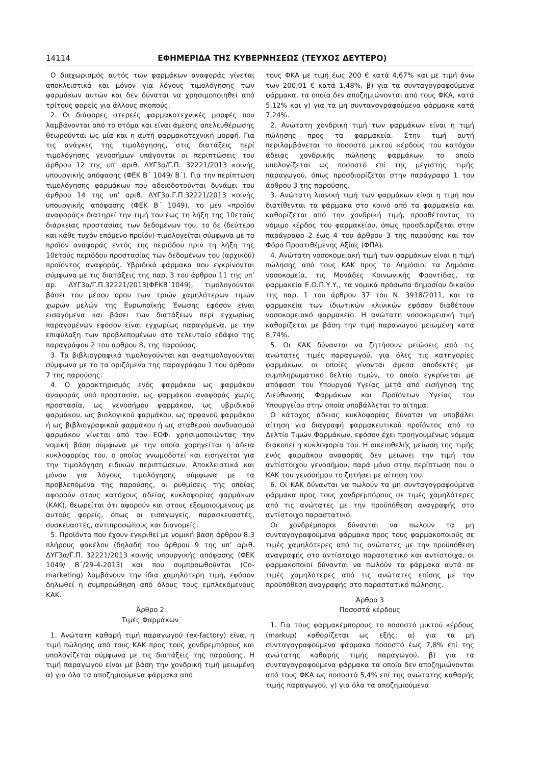14114 ΕΦΗΜΕΡΙΔΑ ΤΗΣ ΚΥΒΕΡΝΗΣΕΩΣ (ΤΕΥΧΟΣ ΔΕΥΤΕΡΟ)
Ο διαχωρισμός αυτός των φαρμάκων αναφοράς γίνεται αποκλειστικά και μόνον για λόγους τιμολόγησης των φαρμάκων αυτών και δεν δύναται να χρησιμοποιηθεί από τρίτους φορείς για άλλους σκοπούς.
2. Οι διάφορες στερεές φαρμακοτεχνικές μορφές που λαμβάνονται από το στόμα και είναι άμεσης απελευθέρωσης θεωρούνται ως μία και η αυτή φαρμακοτεχνική μορφή. Για τις ανάγκες της τιμολόγησης, στις διατάξεις περί τιμολόγησης γενοσήμων υπάγονται οι περιπτώσεις του άρθρου 12 της υπ’ αριθ. ΔΥΓ3α/Γ.Π. 32221/2013 κοινής υπουργικής απόφασης (ΦΕΚ Β΄ 1049/ Β΄). Για την περίπτωση τιμολόγησης φαρμάκων που αδειοδοτούνται δυνάμει του άρθρου 14 της υπ’ αριθ. ΔΥΓ3α.Γ.Π.32221/2013 κοινής υπουργικής απόφασης (ΦΕΚ Β΄ 1049), το μεν «προϊόν αναφοράς» διατηρεί την τιμή του έως τη λήξη της 10ετούς διάρκειας προστασίας των δεδομένων του, το δε (δεύτερο και κάθε τυχόν επόμενο προϊόν) τιμολογείται σύμφωνα με το προϊόν αναφοράς εντός της περιόδου πριν τη λήξη της 10ετούς περιόδου προστασίας των δεδομένων του (αρχικού) προϊόντος αναφοράς. Υβριδικά φάρμακα που εγκρίνονται σύμφωνα με τις διατάξεις της παρ. 3 του άρθρου 11 της υπ’ αρ. ΔΥΓ3α/Γ.Π.32221/2013(ΦΕΚΒ΄1049), τιμολογούνται βάσει του μέσου όρου των τριών χαμηλότερων τιμών χωρών μελών της Ευρωπαϊκής Ένωσης εφόσον είναι εισαγόμενα και βάσει των διατάξεων περί εγχωρίως παραγομένων εφόσον είναι εγχωρίως παραγόμενα, με την επιφύλαξη των προβλεπομένων στο τελευταίο εδάφιο της παραγράφου 2 του άρθρου 8, της παρούσας.
3. Τα βιβλιογραφικά τιμολογούνται και ανατιμολογούνται σύμφωνα με το τα οριζόμενα της παραγράφου 1 του άρθρου 7 της παρούσης.
4. Ο χαρακτηρισμός ενός φαρμάκου ως φαρμάκου αναφοράς υπό προστασία, ως φαρμάκου αναφοράς χωρίς προστασία, ως γενοσήμου φαρμάκου, ως υβριδικού φαρμάκου, ως βιολογικού φαρμάκου, ως ορφανού φαρμάκου ή ως βιβλιογραφικού φαρμάκου ή ως σταθερού συνδυασμού φαρμάκου γίνεται από τον ΕΟΦ, χρησιμοποιώντας την νομική βάση σύμφωνα με την οποία χορηγείται η άδεια κυκλοφορίας του, ο οποίος γνωμοδοτεί και εισηγείται για την τιμολόγηση ειδικών περιπτώσεων. Αποκλειστικά και μόνον για λόγους τιμολόγησης σύμφωνα με τα προβλεπόμενα της παρούσης, οι ρυθμίσεις της οποίας αφορούν στους κατόχους αδείας κυκλοφορίας φαρμάκων (ΚΑΚ), θεωρείται ότι αφορούν και στους εξομοιούμενους με αυτούς φορείς, όπως οι εισαγωγείς, παρασκευαστές, συσκευαστές, αντιπροσώπους και διανομείς.
5. Προϊόντα που έχουν εγκριθεί με νομική βάση άρθρου 8.3 πλήρους φακέλου (δηλαδή του άρθρου 9 της υπ’ αριθ. ΔΥΓ3α/Γ.Π. 32221/2013 κοινής υπουργικής απόφασης (ΦΕΚ 1049/ Β΄/29-4-2013) και που συμπροωθούνται (Co-marketing) λαμβάνουν την ίδια χαμηλότερη τιμή, εφόσον δηλωθεί η συμπροώθηση από όλους τους εμπλεκόμενους ΚΑΚ.
Άρθρο 2
Τιμές Φαρμάκων
1. Ανώτατη καθαρή τιμή παραγωγού (ex-factory) είναι η τιμή πώλησης από τους ΚΑΚ προς τους χονδρεμπόρους και υπολογίζεται σύμφωνα με τις διατάξεις της παρούσης. Η τιμή παραγωγού είναι με βάση την χονδρική τιμή μειωμένη α) για όλα τα αποζημιούμενα φάρμακα από
τους ΦΚΑ με τιμή έως 200 € κατά 4,67% και με τιμή άνω των 200,01 € κατά 1,48%, β) για τα συνταγογραφούμενα φάρμακα, τα οποία δεν αποζημιώνονται από τους ΦΚΑ, κατά 5,12% και γ) για τα μη συνταγογραφούμενα φάρμακα κατά 7,24%.
2. Ανώτατη χονδρική τιμή των φαρμάκων είναι η τιμή πώλησης προς τα φαρμακεία. Στην τιμή αυτή περιλαμβάνεται το ποσοστό μικτού κέρδους του κατόχου άδειας χονδρικής πώλησης φαρμάκων, το οποίο υπολογίζεται ως ποσοστό επί της μέγιστης τιμής παραγωγού, όπως προσδιορίζεται στην παράγραφο 1 του άρθρου 3 της παρούσης.
3. Ανώτατη λιανική τιμή των φαρμάκων είναι η τιμή που διατίθενται τα φάρμακα στο κοινό από τα φαρμακεία και καθορίζεται από την χονδρική τιμή, προσθέτοντας το νόμιμο κέρδος του φαρμακείου, όπως προσδιορίζεται στην παράγραφο 2 έως 4 του άρθρου 3 της παρούσης και τον Φόρο Προστιθέμενης Αξίας (ΦΠΑ).
4. Ανώτατη νοσοκομειακή τιμή των φαρμάκων είναι η τιμή πώλησης από τους ΚΑΚ προς το Δημόσιο, τα Δημόσια νοσοκομεία, τις Μονάδες Κοινωνικής Φροντίδας, τα φαρμακεία Ε.Ο.Π.Υ.Υ., τα νομικά πρόσωπα δημοσίου δικαίου της παρ. 1 του άρθρου 37 του Ν. 3918/2011, και τα φαρμακεία των ιδιωτικών κλινικών εφόσον διαθέτουν νοσοκομειακό φαρμακείο. Η ανώτατη νοσοκομειακή τιμή καθορίζεται με βάση την τιμή παραγωγού μειωμένη κατά 8,74%.
5. Οι ΚΑΚ δύνανται να ζητήσουν μειώσεις από τις ανώτατες τιμές παραγωγού, για όλες τις κατηγορίες φαρμάκων, οι οποίες γίνονται άμεσα αποδεκτές με συμπληρωματικό δελτίο τιμών, το οποίο εγκρίνεται με απόφαση του Υπουργού Υγείας μετά από εισήγηση της Διεύθυνσης Φαρμάκων και Προϊόντων Υγείας του Υπουργείου στην οποία υποβάλλεται το αίτημα.
Ο κάτοχος άδειας κυκλοφορίας δύναται να υποβάλει αίτηση για διαγραφή φαρμακευτικού προϊόντος από το Δελτίο Τιμών Φαρμάκων, εφόσον έχει προηγουμένως νόμιμα διακοπεί η κυκλοφορία του. Η οικειοθελής μείωση της τιμής ενός φαρμάκου αναφοράς δεν μειώνει την τιμή του αντίστοιχου γενοσήμου, παρά μόνο στην περίπτωση που ο ΚΑΚ του γενοσήμου το ζητήσει με αίτηση του.
6. Οι ΚΑΚ δύνανται να πωλούν τα μη συνταγογραφούμενα φάρμακα προς τους χονδρεμπόρους σε τιμές χαμηλότερες από τις ανώτατες με την προϋπόθεση αναγραφής στο αντίστοιχο παραστατικό.
Οι χονδρέμποροι δύνανται να πωλούν τα μη συνταγογραφούμενα φάρμακα προς τους φαρμακοποιούς σε τιμές χαμηλότερες από τις ανώτατες με την προϋπόθεση αναγραφής στο αντίστοιχο παραστατικό και αντίστοιχα, οι φαρμακοποιοί δύνανται να πωλούν τα φάρμακα αυτά σε τιμές χαμηλότερες από τις ανώτατες επίσης με την προϋπόθεση αναγραφής στο παραστατικό πώλησης.
Άρθρο 3
Ποσοστά κέρδους
1. Για τους φαρμακέμπορους το ποσοστό μικτού κέρδους (markup) καθορίζεται ως εξής: α) για τα μη συνταγογραφούμενα φάρμακα ποσοστό έως 7,8% επί της ανώτατης καθαρής τιμής παραγωγού, β) για τα συνταγογραφούμενα φάρμακα τα οποία δεν αποζημιώνονται από τους ΦΚΑ ως ποσοστό 5,4% επί της ανώτατης καθαρής τιμής παραγωγού, γ) για όλα τα αποζημιούμενα